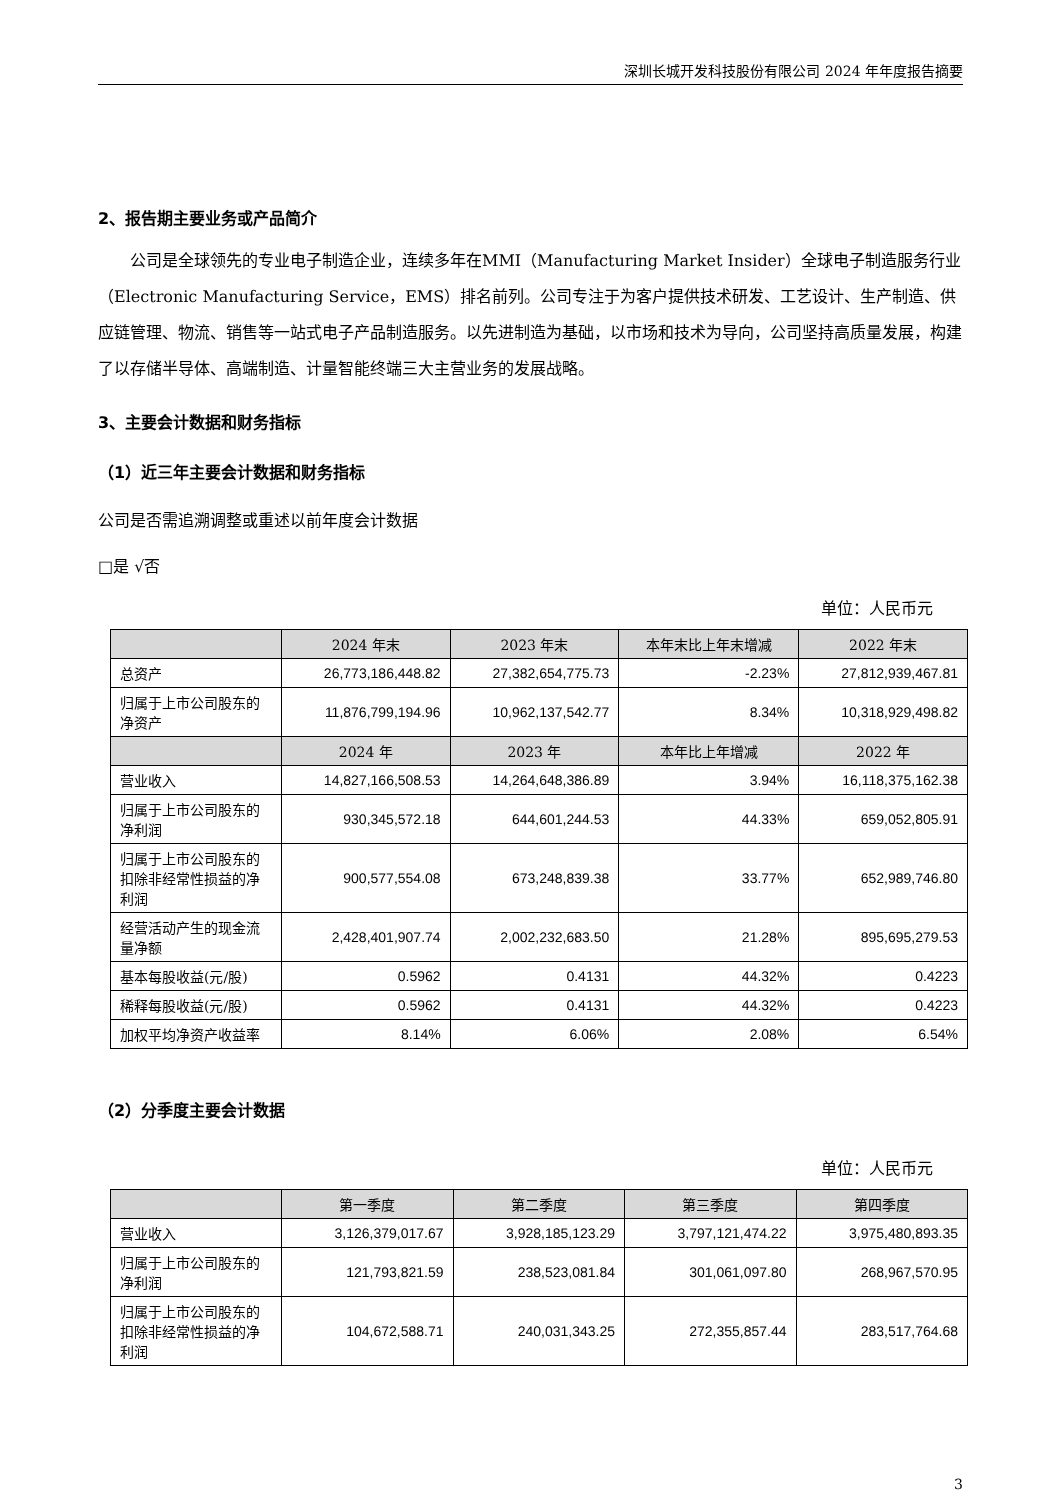深圳长城开发科技股份有限公司 2024 年年度报告摘要
2、报告期主要业务或产品简介
公司是全球领先的专业电子制造企业，连续多年在MMI（Manufacturing Market Insider）全球电子制造服务行业（Electronic Manufacturing Service，EMS）排名前列。公司专注于为客户提供技术研发、工艺设计、生产制造、供应链管理、物流、销售等一站式电子产品制造服务。以先进制造为基础，以市场和技术为导向，公司坚持高质量发展，构建了以存储半导体、高端制造、计量智能终端三大主营业务的发展战略。
3、主要会计数据和财务指标
（1）近三年主要会计数据和财务指标
公司是否需追溯调整或重述以前年度会计数据
□是 √否
单位：人民币元
| | 2024 年末 | 2023 年末 | 本年末比上年末增减 | 2022 年末 |
| --- | --- | --- | --- | --- |
| 总资产 | 26,773,186,448.82 | 27,382,654,775.73 | -2.23% | 27,812,939,467.81 |
| 归属于上市公司股东的净资产 | 11,876,799,194.96 | 10,962,137,542.77 | 8.34% | 10,318,929,498.82 |
| | 2024 年 | 2023 年 | 本年比上年增减 | 2022 年 |
| 营业收入 | 14,827,166,508.53 | 14,264,648,386.89 | 3.94% | 16,118,375,162.38 |
| 归属于上市公司股东的净利润 | 930,345,572.18 | 644,601,244.53 | 44.33% | 659,052,805.91 |
| 归属于上市公司股东的扣除非经常性损益的净利润 | 900,577,554.08 | 673,248,839.38 | 33.77% | 652,989,746.80 |
| 经营活动产生的现金流量净额 | 2,428,401,907.74 | 2,002,232,683.50 | 21.28% | 895,695,279.53 |
| 基本每股收益(元/股) | 0.5962 | 0.4131 | 44.32% | 0.4223 |
| 稀释每股收益(元/股) | 0.5962 | 0.4131 | 44.32% | 0.4223 |
| 加权平均净资产收益率 | 8.14% | 6.06% | 2.08% | 6.54% |
（2）分季度主要会计数据
单位：人民币元
| | 第一季度 | 第二季度 | 第三季度 | 第四季度 |
| --- | --- | --- | --- | --- |
| 营业收入 | 3,126,379,017.67 | 3,928,185,123.29 | 3,797,121,474.22 | 3,975,480,893.35 |
| 归属于上市公司股东的净利润 | 121,793,821.59 | 238,523,081.84 | 301,061,097.80 | 268,967,570.95 |
| 归属于上市公司股东的扣除非经常性损益的净利润 | 104,672,588.71 | 240,031,343.25 | 272,355,857.44 | 283,517,764.68 |
3